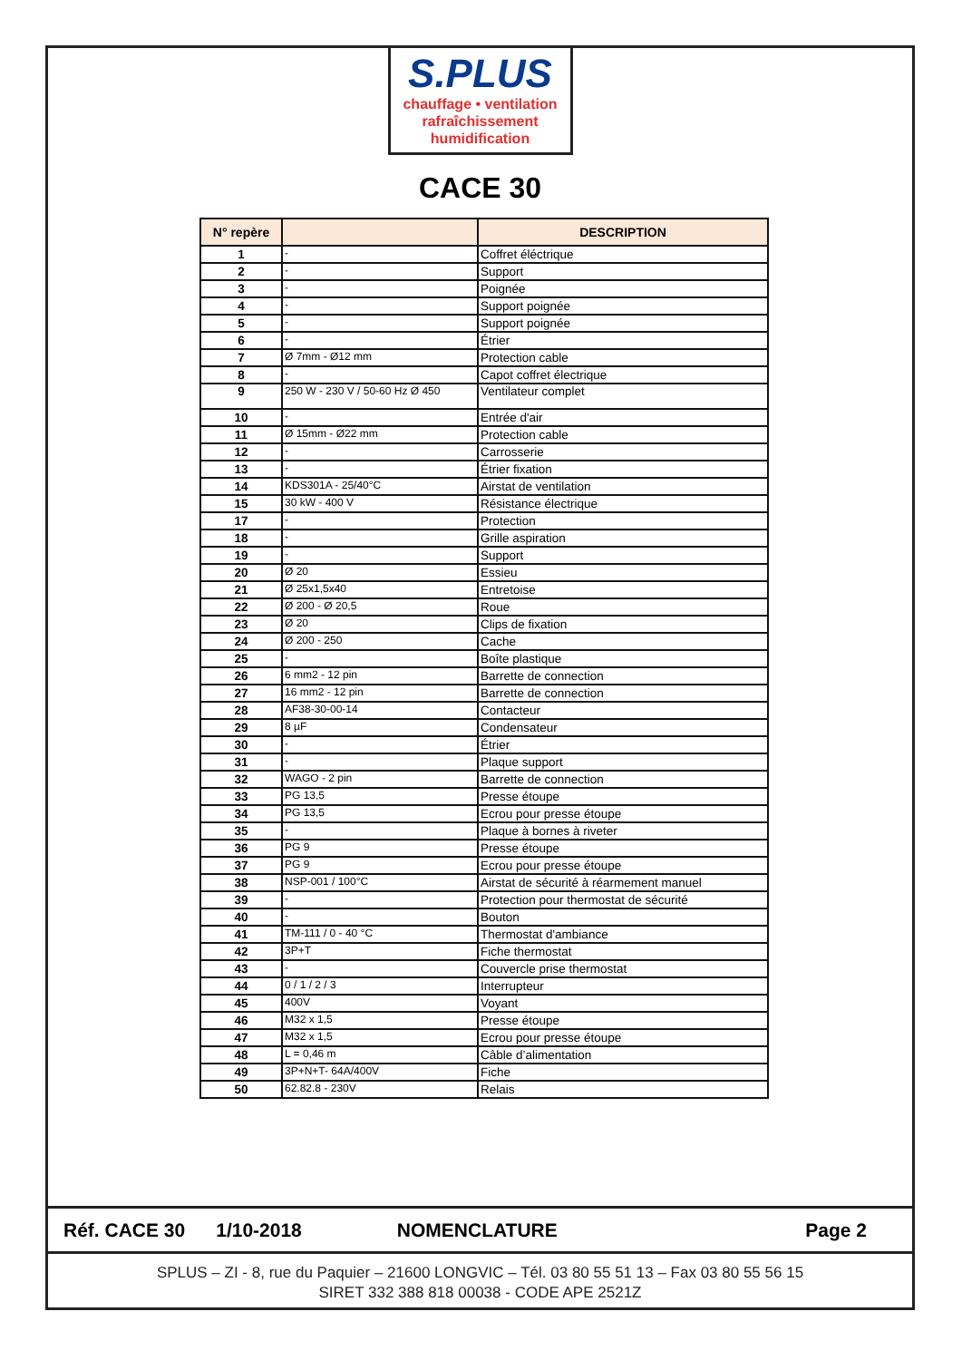S.PLUS
chauffage • ventilation
rafraîchissement
humidification
CACE 30
| N° repère | | DESCRIPTION |
| --- | --- | --- |
| 1 | - | Coffret éléctrique |
| 2 | - | Support |
| 3 | - | Poignée |
| 4 | - | Support poignée |
| 5 | - | Support poignée |
| 6 | - | Étrier |
| 7 | Ø 7mm - Ø12 mm | Protection cable |
| 8 | - | Capot coffret électrique |
| 9 | 250 W - 230 V / 50-60 Hz Ø 450 | Ventilateur complet |
| 10 | - | Entrée d'air |
| 11 | Ø 15mm - Ø22 mm | Protection cable |
| 12 | - | Carrosserie |
| 13 | - | Étrier fixation |
| 14 | KDS301A - 25/40°C | Airstat de ventilation |
| 15 | 30 kW - 400 V | Résistance électrique |
| 17 | - | Protection |
| 18 | - | Grille aspiration |
| 19 | - | Support |
| 20 | Ø 20 | Essieu |
| 21 | Ø 25x1,5x40 | Entretoise |
| 22 | Ø 200 - Ø 20,5 | Roue |
| 23 | Ø 20 | Clips de fixation |
| 24 | Ø 200 - 250 | Cache |
| 25 | - | Boîte plastique |
| 26 | 6 mm2 - 12 pin | Barrette de connection |
| 27 | 16 mm2 - 12 pin | Barrette de connection |
| 28 | AF38-30-00-14 | Contacteur |
| 29 | 8 µF | Condensateur |
| 30 | - | Étrier |
| 31 | - | Plaque support |
| 32 | WAGO - 2 pin | Barrette de connection |
| 33 | PG 13,5 | Presse étoupe |
| 34 | PG 13,5 | Ecrou pour presse étoupe |
| 35 | - | Plaque à bornes à riveter |
| 36 | PG 9 | Presse étoupe |
| 37 | PG 9 | Ecrou pour presse étoupe |
| 38 | NSP-001 / 100°C | Airstat de sécurité à réarmement manuel |
| 39 | - | Protection pour thermostat de sécurité |
| 40 | - | Bouton |
| 41 | TM-111 / 0 - 40 °C | Thermostat d'ambiance |
| 42 | 3P+T | Fiche thermostat |
| 43 | - | Couvercle prise thermostat |
| 44 | 0 / 1 / 2 / 3 | Interrupteur |
| 45 | 400V | Voyant |
| 46 | M32 x 1,5 | Presse étoupe |
| 47 | M32 x 1,5 | Ecrou pour presse étoupe |
| 48 | L = 0,46 m | Câble d’alimentation |
| 49 | 3P+N+T- 64A/400V | Fiche |
| 50 | 62.82.8 - 230V | Relais |
Réf. CACE 30 1/10-2018 NOMENCLATURE Page 2
SPLUS – ZI - 8, rue du Paquier – 21600 LONGVIC – Tél. 03 80 55 51 13 – Fax 03 80 55 56 15
SIRET 332 388 818 00038 - CODE APE 2521Z